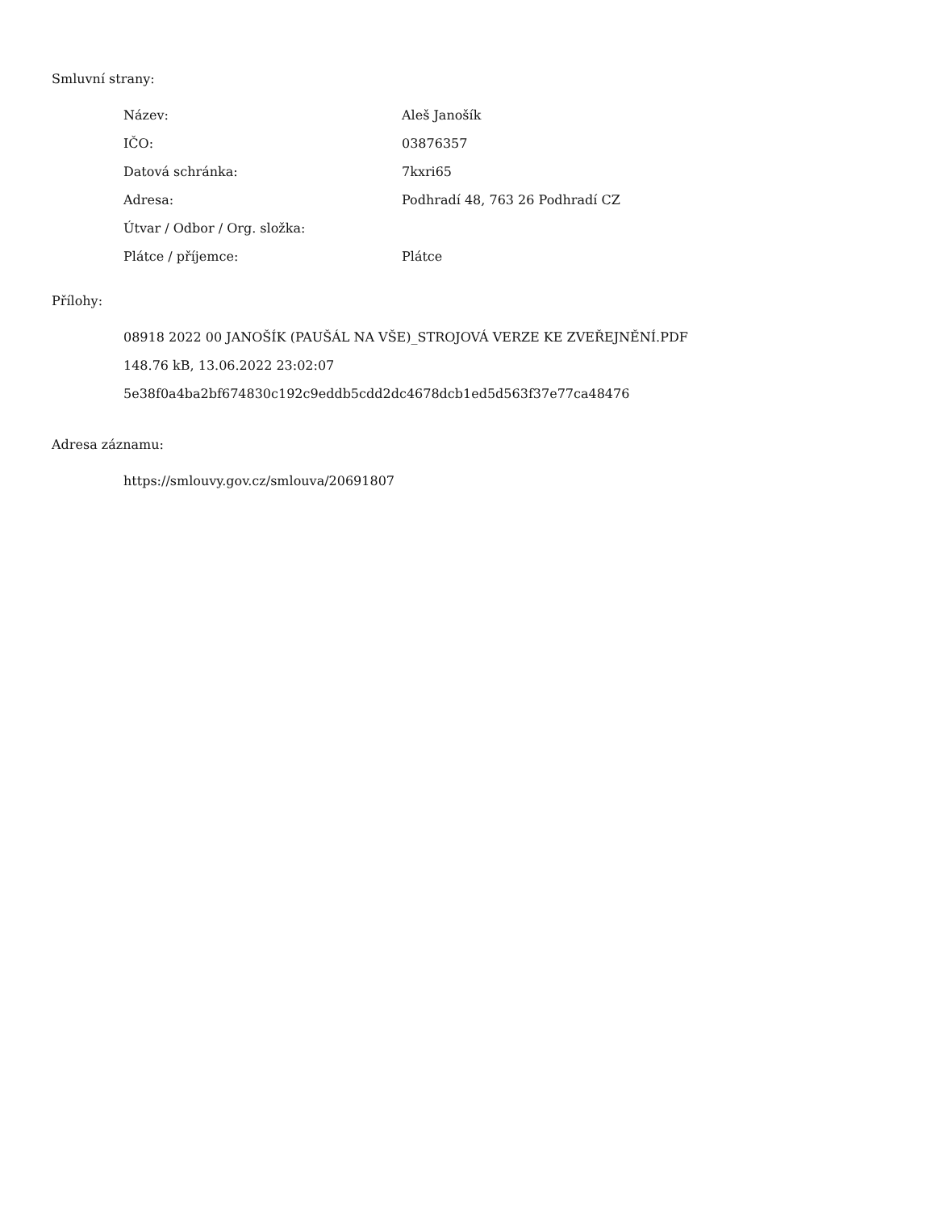Smluvní strany:
| Název: | Aleš Janošík |
| IČO: | 03876357 |
| Datová schránka: | 7kxri65 |
| Adresa: | Podhradí 48, 763 26 Podhradí CZ |
| Útvar / Odbor / Org. složka: | |
| Plátce / příjemce: | Plátce |
Přílohy:
08918 2022 00 JANOŠÍK (PAUŠÁL NA VŠE)_STROJOVÁ VERZE KE ZVEŘEJNĚNÍ.PDF
148.76 kB, 13.06.2022 23:02:07
5e38f0a4ba2bf674830c192c9eddb5cdd2dc4678dcb1ed5d563f37e77ca48476
Adresa záznamu:
https://smlouvy.gov.cz/smlouva/20691807